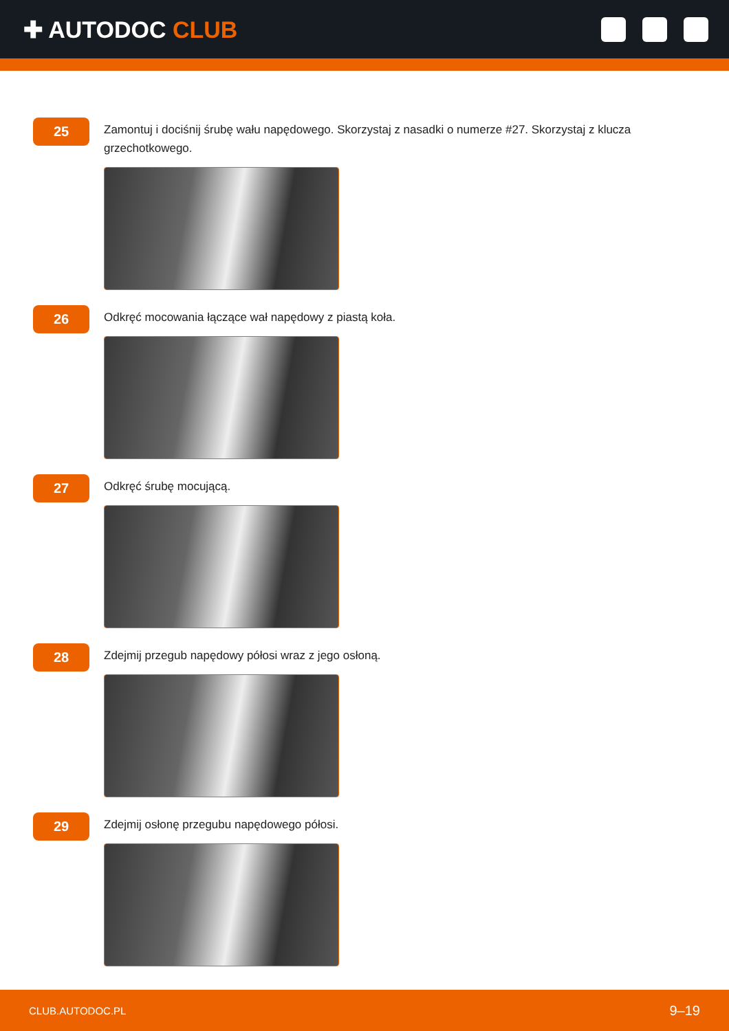✚ AUTODOC CLUB
25
Zamontuj i dociśnij śrubę wału napędowego. Skorzystaj z nasadki o numerze #27. Skorzystaj z klucza grzechotkowego.
26
Odkręć mocowania łączące wał napędowy z piastą koła.
27
Odkręć śrubę mocującą.
28
Zdejmij przegub napędowy półosi wraz z jego osłoną.
29
Zdejmij osłonę przegubu napędowego półosi.
CLUB.AUTODOC.PL 9–19